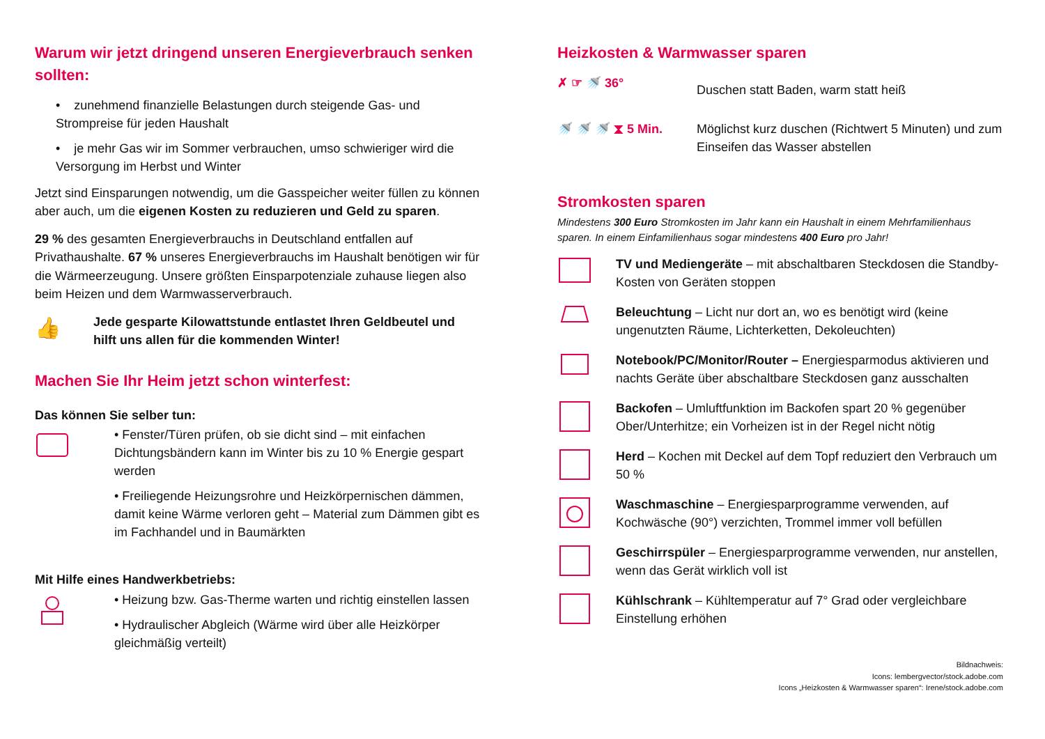Warum wir jetzt dringend unseren Energieverbrauch senken sollten:
• zunehmend finanzielle Belastungen durch steigende Gas- und Strompreise für jeden Haushalt
• je mehr Gas wir im Sommer verbrauchen, umso schwieriger wird die Versorgung im Herbst und Winter
Jetzt sind Einsparungen notwendig, um die Gasspeicher weiter füllen zu können aber auch, um die eigenen Kosten zu reduzieren und Geld zu sparen.
29 % des gesamten Energieverbrauchs in Deutschland entfallen auf Privathaushalte. 67 % unseres Energieverbrauchs im Haushalt benötigen wir für die Wärmeerzeugung. Unsere größten Einsparpotenziale zuhause liegen also beim Heizen und dem Warmwasserverbrauch.
👍
Jede gesparte Kilowattstunde entlastet Ihren Geldbeutel und hilft uns allen für die kommenden Winter!
Machen Sie Ihr Heim jetzt schon winterfest:
Das können Sie selber tun:
• Fenster/Türen prüfen, ob sie dicht sind – mit einfachen Dichtungsbändern kann im Winter bis zu 10 % Energie gespart werden
• Freiliegende Heizungsrohre und Heizkörpernischen dämmen, damit keine Wärme verloren geht – Material zum Dämmen gibt es im Fachhandel und in Baumärkten
Mit Hilfe eines Handwerkbetriebs:
• Heizung bzw. Gas-Therme warten und richtig einstellen lassen
• Hydraulischer Abgleich (Wärme wird über alle Heizkörper gleichmäßig verteilt)
Heizkosten & Warmwasser sparen
✗ ☞ 🚿 36°
Duschen statt Baden, warm statt heiß
🚿 🚿 🚿 ⧗ 5 Min. Möglichst kurz duschen (Richtwert 5 Minuten) und zum Einseifen das Wasser abstellen
Stromkosten sparen
Mindestens 300 Euro Stromkosten im Jahr kann ein Haushalt in einem Mehrfamilienhaus sparen. In einem Einfamilienhaus sogar mindestens 400 Euro pro Jahr!
TV und Mediengeräte – mit abschaltbaren Steckdosen die Standby-Kosten von Geräten stoppen
Beleuchtung – Licht nur dort an, wo es benötigt wird (keine ungenutzten Räume, Lichterketten, Dekoleuchten)
Notebook/PC/Monitor/Router – Energiesparmodus aktivieren und nachts Geräte über abschaltbare Steckdosen ganz ausschalten
Backofen – Umluftfunktion im Backofen spart 20 % gegenüber Ober/Unterhitze; ein Vorheizen ist in der Regel nicht nötig
Herd – Kochen mit Deckel auf dem Topf reduziert den Verbrauch um 50 %
Waschmaschine – Energiesparprogramme verwenden, auf Kochwäsche (90°) verzichten, Trommel immer voll befüllen
Geschirrspüler – Energiesparprogramme verwenden, nur anstellen, wenn das Gerät wirklich voll ist
Kühlschrank – Kühltemperatur auf 7° Grad oder vergleichbare Einstellung erhöhen
Bildnachweis:
Icons: lembergvector/stock.adobe.com
Icons „Heizkosten & Warmwasser sparen“: Irene/stock.adobe.com